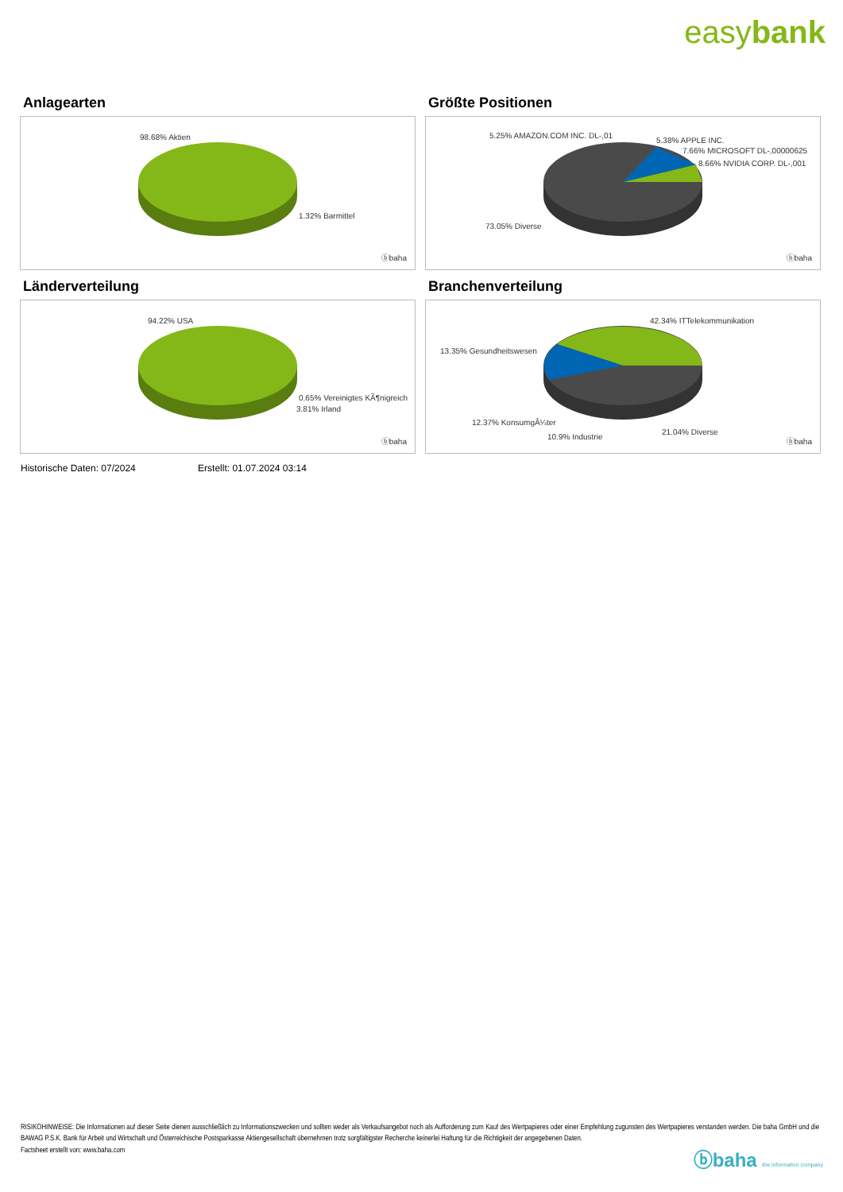easybank
Anlagearten
98.68% Aktien
1.32% Barmittel
ⓑbaha
Größte Positionen
5.25% AMAZON.COM INC. DL-,01
5.38% APPLE INC.
7.66% MICROSOFT DL-,00000625
8.66% NVIDIA CORP. DL-,001
73.05% Diverse
ⓑbaha
Länderverteilung
94.22% USA
0.65% Vereinigtes KÃ¶nigreich
3.81% Irland
ⓑbaha
Branchenverteilung
42.34% ITTelekommunikation
13.35% Gesundheitswesen
12.37% KonsumgÃ¼ter
10.9% Industrie
21.04% Diverse
ⓑbaha
Historische Daten: 07/2024 Erstellt: 01.07.2024 03:14
RISIKOHINWEISE: Die Informationen auf dieser Seite dienen ausschließlich zu Informationszwecken und sollten weder als Verkaufsangebot noch als Aufforderung zum Kauf des Wertpapieres oder einer Empfehlung zugunsten des Wertpapieres verstanden werden. Die baha GmbH und die BAWAG P.S.K. Bank für Arbeit und Wirtschaft und Österreichische Postsparkasse Aktiengesellschaft übernehmen trotz sorgfältigster Recherche keinerlei Haftung für die Richtigkeit der angegebenen Daten.
Factsheet erstellt von: www.baha.com
ⓑbaha the information company